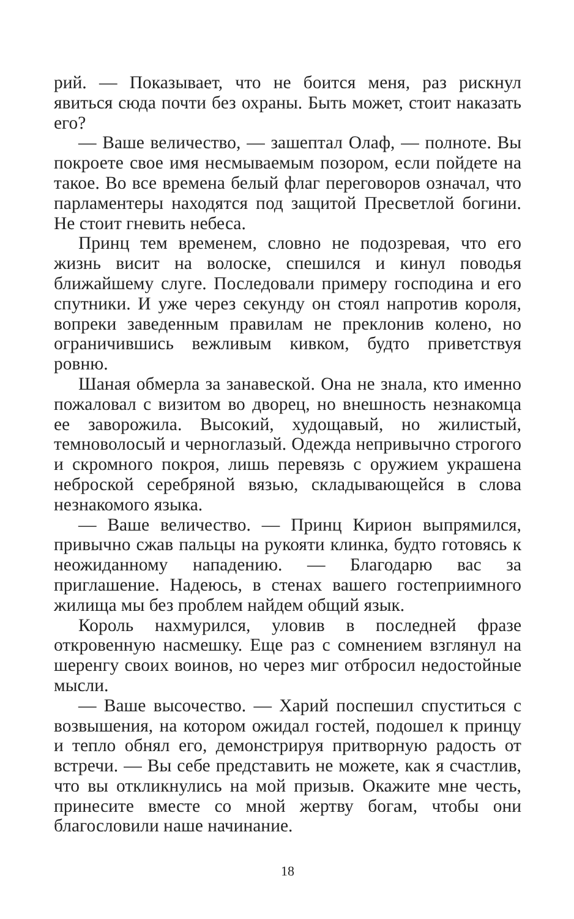рий. — Показывает, что не боится меня, раз рискнул явиться сюда почти без охраны. Быть может, стоит наказать его?
— Ваше величество, — зашептал Олаф, — полноте. Вы покроете свое имя несмываемым позором, если пойдете на такое. Во все времена белый флаг переговоров означал, что парламентеры находятся под защитой Пресветлой богини. Не стоит гневить небеса.
Принц тем временем, словно не подозревая, что его жизнь висит на волоске, спешился и кинул поводья ближайшему слуге. Последовали примеру господина и его спутники. И уже через секунду он стоял напротив короля, вопреки заведенным правилам не преклонив колено, но ограничившись вежливым кивком, будто приветствуя ровню.
Шаная обмерла за занавеской. Она не знала, кто именно пожаловал с визитом во дворец, но внешность незнакомца ее заворожила. Высокий, худощавый, но жилистый, темноволосый и черноглазый. Одежда непривычно строгого и скромного покроя, лишь перевязь с оружием украшена неброской серебряной вязью, складывающейся в слова незнакомого языка.
— Ваше величество. — Принц Кирион выпрямился, привычно сжав пальцы на рукояти клинка, будто готовясь к неожиданному нападению. — Благодарю вас за приглашение. Надеюсь, в стенах вашего гостеприимного жилища мы без проблем найдем общий язык.
Король нахмурился, уловив в последней фразе откровенную насмешку. Еще раз с сомнением взглянул на шеренгу своих воинов, но через миг отбросил недостойные мысли.
— Ваше высочество. — Харий поспешил спуститься с возвышения, на котором ожидал гостей, подошел к принцу и тепло обнял его, демонстрируя притворную радость от встречи. — Вы себе представить не можете, как я счастлив, что вы откликнулись на мой призыв. Окажите мне честь, принесите вместе со мной жертву богам, чтобы они благословили наше начинание.
18